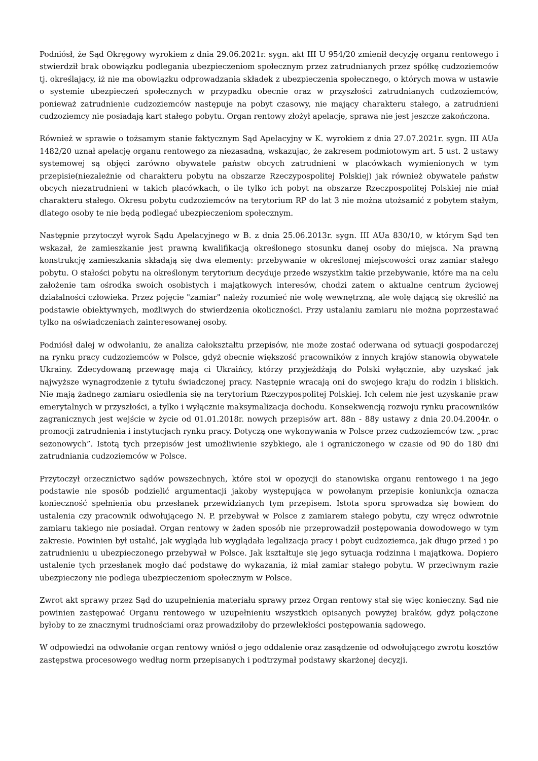Podniósł, że Sąd Okręgowy wyrokiem z dnia 29.06.2021r. sygn. akt III U 954/20 zmienił decyzję organu rentowego i stwierdził brak obowiązku podlegania ubezpieczeniom społecznym przez zatrudnianych przez spółkę cudzoziemców tj. określający, iż nie ma obowiązku odprowadzania składek z ubezpieczenia społecznego, o których mowa w ustawie o systemie ubezpieczeń społecznych w przypadku obecnie oraz w przyszłości zatrudnianych cudzoziemców, ponieważ zatrudnienie cudzoziemców następuje na pobyt czasowy, nie mający charakteru stałego, a zatrudnieni cudzoziemcy nie posiadają kart stałego pobytu. Organ rentowy złożył apelację, sprawa nie jest jeszcze zakończona.
Również w sprawie o tożsamym stanie faktycznym Sąd Apelacyjny w K. wyrokiem z dnia 27.07.2021r. sygn. III AUa 1482/20 uznał apelację organu rentowego za niezasadną, wskazując, że zakresem podmiotowym art. 5 ust. 2 ustawy systemowej są objęci zarówno obywatele państw obcych zatrudnieni w placówkach wymienionych w tym przepisie(niezależnie od charakteru pobytu na obszarze Rzeczypospolitej Polskiej) jak również obywatele państw obcych niezatrudnieni w takich placówkach, o ile tylko ich pobyt na obszarze Rzeczpospolitej Polskiej nie miał charakteru stałego. Okresu pobytu cudzoziemców na terytorium RP do lat 3 nie można utożsamić z pobytem stałym, dlatego osoby te nie będą podlegać ubezpieczeniom społecznym.
Następnie przytoczył wyrok Sądu Apelacyjnego w B. z dnia 25.06.2013r. sygn. III AUa 830/10, w którym Sąd ten wskazał, że zamieszkanie jest prawną kwalifikacją określonego stosunku danej osoby do miejsca. Na prawną konstrukcję zamieszkania składają się dwa elementy: przebywanie w określonej miejscowości oraz zamiar stałego pobytu. O stałości pobytu na określonym terytorium decyduje przede wszystkim takie przebywanie, które ma na celu założenie tam ośrodka swoich osobistych i majątkowych interesów, chodzi zatem o aktualne centrum życiowej działalności człowieka. Przez pojęcie "zamiar" należy rozumieć nie wolę wewnętrzną, ale wolę dającą się określić na podstawie obiektywnych, możliwych do stwierdzenia okoliczności. Przy ustalaniu zamiaru nie można poprzestawać tylko na oświadczeniach zainteresowanej osoby.
Podniósł dalej w odwołaniu, że analiza całokształtu przepisów, nie może zostać oderwana od sytuacji gospodarczej na rynku pracy cudzoziemców w Polsce, gdyż obecnie większość pracowników z innych krajów stanowią obywatele Ukrainy. Zdecydowaną przewagę mają ci Ukraińcy, którzy przyjeżdżają do Polski wyłącznie, aby uzyskać jak najwyższe wynagrodzenie z tytułu świadczonej pracy. Następnie wracają oni do swojego kraju do rodzin i bliskich. Nie mają żadnego zamiaru osiedlenia się na terytorium Rzeczypospolitej Polskiej. Ich celem nie jest uzyskanie praw emerytalnych w przyszłości, a tylko i wyłącznie maksymalizacja dochodu. Konsekwencją rozwoju rynku pracowników zagranicznych jest wejście w życie od 01.01.2018r. nowych przepisów art. 88n - 88y ustawy z dnia 20.04.2004r. o promocji zatrudnienia i instytucjach rynku pracy. Dotyczą one wykonywania w Polsce przez cudzoziemców tzw. „prac sezonowych”. Istotą tych przepisów jest umożliwienie szybkiego, ale i ograniczonego w czasie od 90 do 180 dni zatrudniania cudzoziemców w Polsce.
Przytoczył orzecznictwo sądów powszechnych, które stoi w opozycji do stanowiska organu rentowego i na jego podstawie nie sposób podzielić argumentacji jakoby występująca w powołanym przepisie koniunkcja oznacza konieczność spełnienia obu przesłanek przewidzianych tym przepisem. Istota sporu sprowadza się bowiem do ustalenia czy pracownik odwołującego N. P. przebywał w Polsce z zamiarem stałego pobytu, czy wręcz odwrotnie zamiaru takiego nie posiadał. Organ rentowy w żaden sposób nie przeprowadził postępowania dowodowego w tym zakresie. Powinien był ustalić, jak wygląda lub wyglądała legalizacja pracy i pobyt cudzoziemca, jak długo przed i po zatrudnieniu u ubezpieczonego przebywał w Polsce. Jak kształtuje się jego sytuacja rodzinna i majątkowa. Dopiero ustalenie tych przesłanek mogło dać podstawę do wykazania, iż miał zamiar stałego pobytu. W przeciwnym razie ubezpieczony nie podlega ubezpieczeniom społecznym w Polsce.
Zwrot akt sprawy przez Sąd do uzupełnienia materiału sprawy przez Organ rentowy stał się więc konieczny. Sąd nie powinien zastępować Organu rentowego w uzupełnieniu wszystkich opisanych powyżej braków, gdyż połączone byłoby to ze znacznymi trudnościami oraz prowadziłoby do przewlekłości postępowania sądowego.
W odpowiedzi na odwołanie organ rentowy wniósł o jego oddalenie oraz zasądzenie od odwołującego zwrotu kosztów zastępstwa procesowego według norm przepisanych i podtrzymał podstawy skarżonej decyzji.